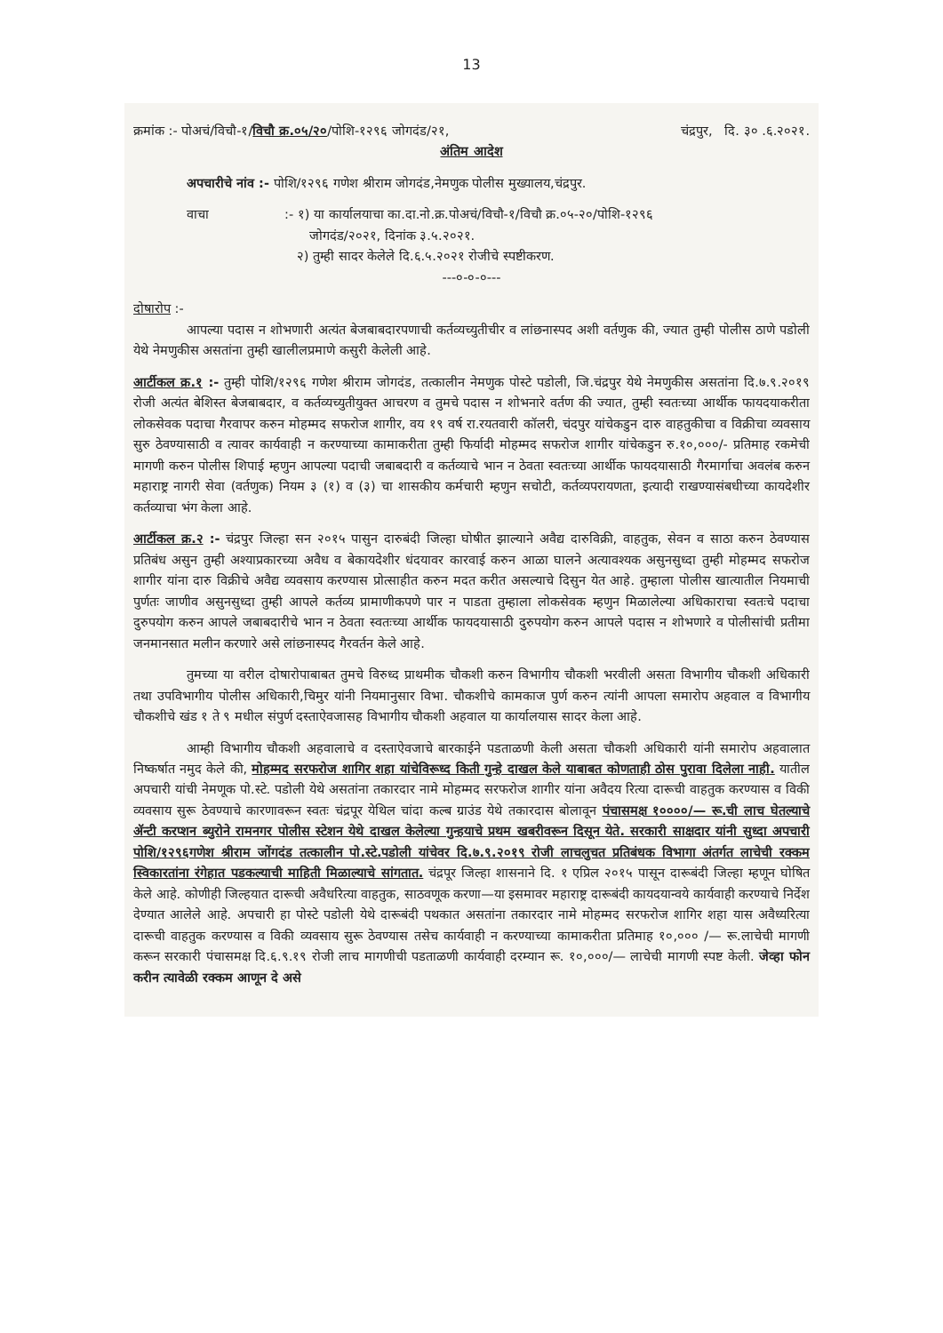13
क्रमांक :- पोअचं/विचौ-१/विचौ क्र.०५/२०/पोशि-१२९६ जोगदंड/२१, चंद्रपुर, दि. ३० .६.२०२१.
अंतिम आदेश
अपचारीचे नांव :- पोशि/१२९६ गणेश श्रीराम जोगदंड,नेमणुक पोलीस मुख्यालय,चंद्रपुर.
वाचा :- १) या कार्यालयाचा का.दा.नो.क्र.पोअचं/विचौ-१/विचौ क्र.०५-२०/पोशि-१२९६
जोगदंड/२०२१, दिनांक ३.५.२०२१.
२) तुम्ही सादर केलेले दि.६.५.२०२१ रोजीचे स्पष्टीकरण.
---०-०-०---
दोषारोप :-
आपल्या पदास न शोभणारी अत्यंत बेजबाबदारपणाची कर्तव्यच्युतीचीर व लांछनास्पद अशी वर्तणुक की, ज्यात तुम्ही पोलीस ठाणे पडोली येथे नेमणुकीस असतांना तुम्ही खालीलप्रमाणे कसुरी केलेली आहे.
आर्टीकल क्र.१ :- तुम्ही पोशि/१२९६ गणेश श्रीराम जोगदंड, तत्कालीन नेमणुक पोस्टे पडोली, जि.चंद्रपुर येथे नेमणुकीस असतांना दि.७.९.२०१९ रोजी अत्यंत बेशिस्त बेजबाबदार, व कर्तव्यच्युतीयुक्त आचरण व तुमचे पदास न शोभनारे वर्तण की ज्यात, तुम्ही स्वतःच्या आर्थीक फायदयाकरीता लोकसेवक पदाचा गैरवापर करुन मोहम्मद सफरोज शागीर, वय १९ वर्ष रा.रयतवारी कॉलरी, चंदपुर यांचेकडुन दारु वाहतुकीचा व विक्रीचा व्यवसाय सुरु ठेवण्यासाठी व त्यावर कार्यवाही न करण्याच्या कामाकरीता तुम्ही फिर्यादी मोहम्मद सफरोज शागीर यांचेकडुन रु.१०,०००/- प्रतिमाह रकमेची मागणी करुन पोलीस शिपाई म्हणुन आपल्या पदाची जबाबदारी व कर्तव्याचे भान न ठेवता स्वतःच्या आर्थीक फायदयासाठी गैरमार्गाचा अवलंब करुन महाराष्ट्र नागरी सेवा (वर्तणुक) नियम ३ (१) व (३) चा शासकीय कर्मचारी म्हणुन सचोटी, कर्तव्यपरायणता, इत्यादी राखण्यासंबधीच्या कायदेशीर कर्तव्याचा भंग केला आहे.
आर्टीकल क्र.२ :- चंद्रपुर जिल्हा सन २०१५ पासुन दारुबंदी जिल्हा घोषीत झाल्याने अवैद्य दारुविक्री, वाहतुक, सेवन व साठा करुन ठेवण्यास प्रतिबंध असुन तुम्ही अश्याप्रकारच्या अवैध व बेकायदेशीर धंदयावर कारवाई करुन आळा घालने अत्यावश्यक असुनसुध्दा तुम्ही मोहम्मद सफरोज शागीर यांना दारु विक्रीचे अवैद्य व्यवसाय करण्यास प्रोत्साहीत करुन मदत करीत असल्याचे दिसुन येत आहे. तुम्हाला पोलीस खात्यातील नियमाची पुर्णतः जाणीव असुनसुध्दा तुम्ही आपले कर्तव्य प्रामाणीकपणे पार न पाडता तुम्हाला लोकसेवक म्हणुन मिळालेल्या अधिकाराचा स्वतःचे पदाचा दुरुपयोग करुन आपले जबाबदारीचे भान न ठेवता स्वतःच्या आर्थीक फायदयासाठी दुरुपयोग करुन आपले पदास न शोभणारे व पोलीसांची प्रतीमा जनमानसात मलीन करणारे असे लांछनास्पद गैरवर्तन केले आहे.
तुमच्या या वरील दोषारोपाबाबत तुमचे विरुध्द प्राथमीक चौकशी करुन विभागीय चौकशी भरवीली असता विभागीय चौकशी अधिकारी तथा उपविभागीय पोलीस अधिकारी,चिमुर यांनी नियमानुसार विभा. चौकशीचे कामकाज पुर्ण करुन त्यांनी आपला समारोप अहवाल व विभागीय चौकशीचे खंड १ ते ९ मधील संपुर्ण दस्ताऐवजासह विभागीय चौकशी अहवाल या कार्यालयास सादर केला आहे.
आम्ही विभागीय चौकशी अहवालाचे व दस्ताऐवजाचे बारकाईने पडताळणी केली असता चौकशी अधिकारी यांनी समारोप अहवालात निष्कर्षात नमुद केले की, मोहम्मद सरफरोज शागिर शहा यांचेविरूध्द किती गुन्हे दाखल केले याबाबत कोणताही ठोस पुरावा दिलेला नाही. यातील अपचारी यांची नेमणूक पो.स्टे. पडोली येथे असतांना तकारदार नामे मोहम्मद सरफरोज शागीर यांना अवैदय रित्या दारूची वाहतुक करण्यास व विकी व्यवसाय सुरू ठेवण्याचे कारणावरून स्वतः चंद्रपूर येथिल चांदा कल्ब ग्राउंड येथे तकारदास बोलावून पंचासमक्ष १००००/— रू.ची लाच घेतल्याचे ॲन्टी करप्शन ब्युरोने रामनगर पोलीस स्टेशन येथे दाखल केलेल्या गुन्हयाचे प्रथम खबरीवरून दिसून येते. सरकारी साक्षदार यांनी सुध्दा अपचारी पोशि/१२९६गणेश श्रीराम जोंगदंड तत्कालीन पो.स्टे.पडोली यांचेवर दि.७.९.२०१९ रोजी लाचलुचत प्रतिबंधक विभागा अंतर्गत लाचेची रक्कम स्विकारतांना रंगेहात पडकल्याची माहिती मिळाल्याचे सांगतात. चंद्रपूर जिल्हा शासनाने दि. १ एप्रिल २०१५ पासून दारूबंदी जिल्हा म्हणून घोषित केले आहे. कोणीही जिल्हयात दारूची अवैधरित्या वाहतुक, साठवणूक करणा—या इसमावर महाराष्ट्र दारूबंदी कायदयान्वये कार्यवाही करण्याचे निर्देश देण्यात आलेले आहे. अपचारी हा पोस्टे पडोली येथे दारूबंदी पथकात असतांना तकारदार नामे मोहम्मद सरफरोज शागिर शहा यास अवैध्यरित्या दारूची वाहतुक करण्यास व विकी व्यवसाय सुरू ठेवण्यास तसेच कार्यवाही न करण्याच्या कामाकरीता प्रतिमाह १०,००० /— रू.लाचेची मागणी करून सरकारी पंचासमक्ष दि.६.९.१९ रोजी लाच मागणीची पडताळणी कार्यवाही दरम्यान रू. १०,०००/— लाचेची मागणी स्पष्ट केली. जेव्हा फोन करीन त्यावेळी रक्कम आणून दे असे